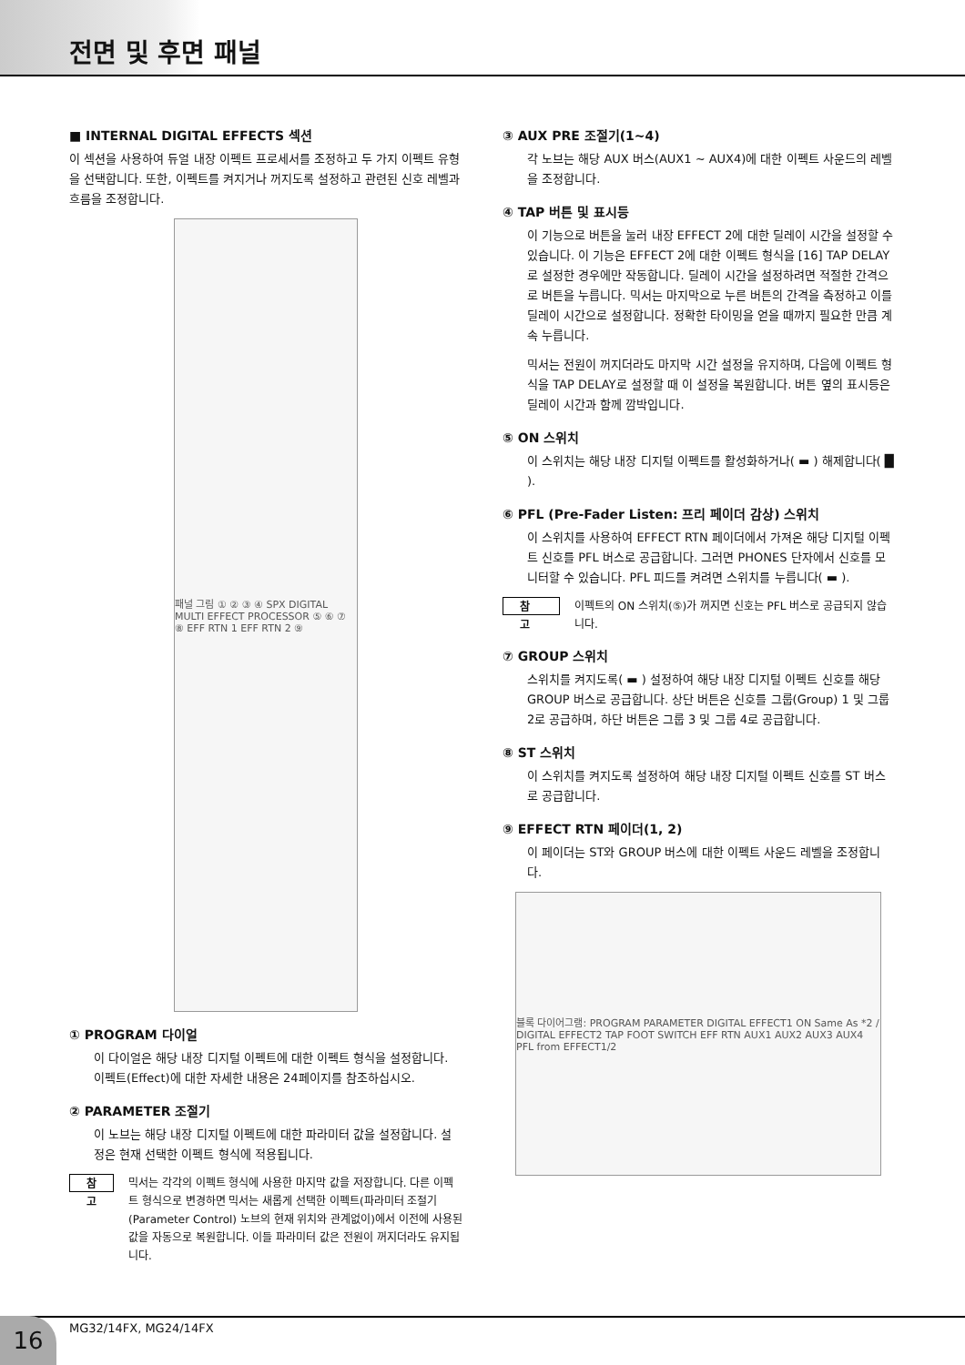전면 및 후면 패널
■ INTERNAL DIGITAL EFFECTS 섹션
이 섹션을 사용하여 듀얼 내장 이펙트 프로세서를 조정하고 두 가지 이펙트 유형을 선택합니다. 또한, 이펙트를 켜지거나 꺼지도록 설정하고 관련된 신호 레벨과 흐름을 조정합니다.
패널 그림 ① ② ③ ④ SPX DIGITAL MULTI EFFECT PROCESSOR ⑤ ⑥ ⑦ ⑧ EFF RTN 1 EFF RTN 2 ⑨
① PROGRAM 다이얼
이 다이얼은 해당 내장 디지털 이펙트에 대한 이펙트 형식을 설정합니다. 이펙트(Effect)에 대한 자세한 내용은 24페이지를 참조하십시오.
② PARAMETER 조절기
이 노브는 해당 내장 디지털 이펙트에 대한 파라미터 값을 설정합니다. 설정은 현재 선택한 이펙트 형식에 적용됩니다.
참 고
믹서는 각각의 이펙트 형식에 사용한 마지막 값을 저장합니다. 다른 이펙트 형식으로 변경하면 믹서는 새롭게 선택한 이펙트(파라미터 조절기(Parameter Control) 노브의 현재 위치와 관계없이)에서 이전에 사용된 값을 자동으로 복원합니다. 이들 파라미터 값은 전원이 꺼지더라도 유지됩니다.
③ AUX PRE 조절기(1~4)
각 노브는 해당 AUX 버스(AUX1 ~ AUX4)에 대한 이펙트 사운드의 레벨을 조정합니다.
④ TAP 버튼 및 표시등
이 기능으로 버튼을 눌러 내장 EFFECT 2에 대한 딜레이 시간을 설정할 수 있습니다. 이 기능은 EFFECT 2에 대한 이펙트 형식을 [16] TAP DELAY로 설정한 경우에만 작동합니다. 딜레이 시간을 설정하려면 적절한 간격으로 버튼을 누릅니다. 믹서는 마지막으로 누른 버튼의 간격을 측정하고 이를 딜레이 시간으로 설정합니다. 정확한 타이밍을 얻을 때까지 필요한 만큼 계속 누릅니다.
믹서는 전원이 꺼지더라도 마지막 시간 설정을 유지하며, 다음에 이펙트 형식을 TAP DELAY로 설정할 때 이 설정을 복원합니다. 버튼 옆의 표시등은 딜레이 시간과 함께 깜박입니다.
⑤ ON 스위치
이 스위치는 해당 내장 디지털 이펙트를 활성화하거나( ▬ ) 해제합니다( █ ).
⑥ PFL (Pre-Fader Listen: 프리 페이더 감상) 스위치
이 스위치를 사용하여 EFFECT RTN 페이더에서 가져온 해당 디지털 이펙트 신호를 PFL 버스로 공급합니다. 그러면 PHONES 단자에서 신호를 모니터할 수 있습니다. PFL 피드를 켜려면 스위치를 누릅니다( ▬ ).
참 고
이펙트의 ON 스위치(⑤)가 꺼지면 신호는 PFL 버스로 공급되지 않습니다.
⑦ GROUP 스위치
스위치를 켜지도록( ▬ ) 설정하여 해당 내장 디지털 이펙트 신호를 해당 GROUP 버스로 공급합니다. 상단 버튼은 신호를 그룹(Group) 1 및 그룹 2로 공급하며, 하단 버튼은 그룹 3 및 그룹 4로 공급합니다.
⑧ ST 스위치
이 스위치를 켜지도록 설정하여 해당 내장 디지털 이펙트 신호를 ST 버스로 공급합니다.
⑨ EFFECT RTN 페이더(1, 2)
이 페이더는 ST와 GROUP 버스에 대한 이펙트 사운드 레벨을 조정합니다.
블록 다이어그램: PROGRAM PARAMETER DIGITAL EFFECT1 ON Same As *2 / DIGITAL EFFECT2 TAP FOOT SWITCH EFF RTN AUX1 AUX2 AUX3 AUX4 PFL from EFFECT1/2
16 MG32/14FX, MG24/14FX